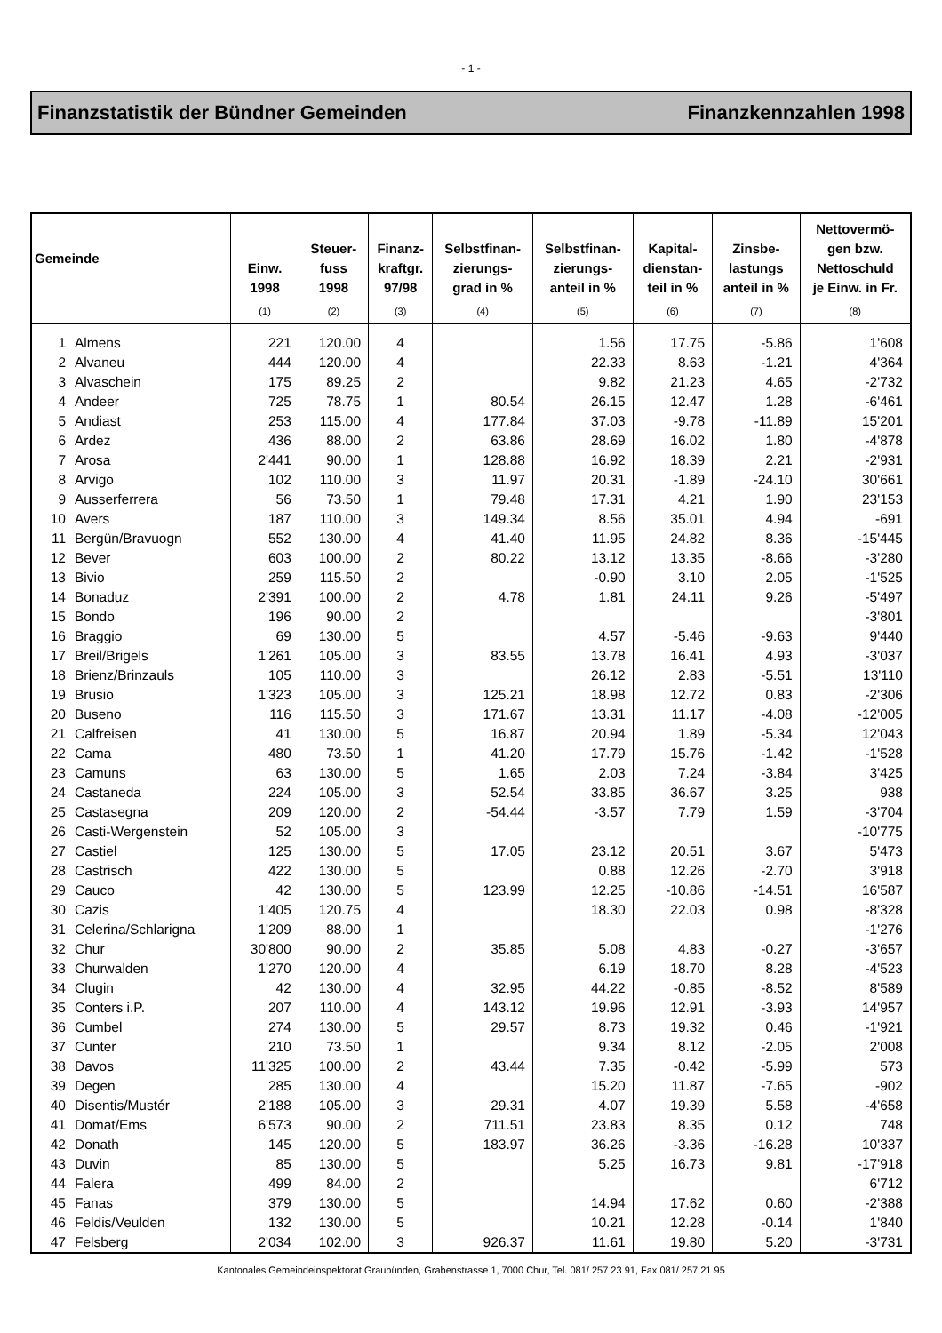- 1 -
Finanzstatistik der Bündner Gemeinden Finanzkennzahlen 1998
| Gemeinde | | Einw. 1998 | Steuer- fuss 1998 | Finanz- kraftgr. 97/98 | Selbstfinan- zierungs- grad in % | Selbstfinan- zierungs- anteil in % | Kapital- dienstan- teil in % | Zinsbe- lastungs anteil in % | Nettovermö- gen bzw. Nettoschuld je Einw. in Fr. |
| --- | --- | --- | --- | --- | --- | --- | --- | --- | --- |
| | | (1) | (2) | (3) | (4) | (5) | (6) | (7) | (8) |
| 1 | Almens | 221 | 120.00 | 4 | | 1.56 | 17.75 | -5.86 | 1'608 |
| 2 | Alvaneu | 444 | 120.00 | 4 | | 22.33 | 8.63 | -1.21 | 4'364 |
| 3 | Alvaschein | 175 | 89.25 | 2 | | 9.82 | 21.23 | 4.65 | -2'732 |
| 4 | Andeer | 725 | 78.75 | 1 | 80.54 | 26.15 | 12.47 | 1.28 | -6'461 |
| 5 | Andiast | 253 | 115.00 | 4 | 177.84 | 37.03 | -9.78 | -11.89 | 15'201 |
| 6 | Ardez | 436 | 88.00 | 2 | 63.86 | 28.69 | 16.02 | 1.80 | -4'878 |
| 7 | Arosa | 2'441 | 90.00 | 1 | 128.88 | 16.92 | 18.39 | 2.21 | -2'931 |
| 8 | Arvigo | 102 | 110.00 | 3 | 11.97 | 20.31 | -1.89 | -24.10 | 30'661 |
| 9 | Ausserferrera | 56 | 73.50 | 1 | 79.48 | 17.31 | 4.21 | 1.90 | 23'153 |
| 10 | Avers | 187 | 110.00 | 3 | 149.34 | 8.56 | 35.01 | 4.94 | -691 |
| 11 | Bergün/Bravuogn | 552 | 130.00 | 4 | 41.40 | 11.95 | 24.82 | 8.36 | -15'445 |
| 12 | Bever | 603 | 100.00 | 2 | 80.22 | 13.12 | 13.35 | -8.66 | -3'280 |
| 13 | Bivio | 259 | 115.50 | 2 | | -0.90 | 3.10 | 2.05 | -1'525 |
| 14 | Bonaduz | 2'391 | 100.00 | 2 | 4.78 | 1.81 | 24.11 | 9.26 | -5'497 |
| 15 | Bondo | 196 | 90.00 | 2 | | | | | -3'801 |
| 16 | Braggio | 69 | 130.00 | 5 | | 4.57 | -5.46 | -9.63 | 9'440 |
| 17 | Breil/Brigels | 1'261 | 105.00 | 3 | 83.55 | 13.78 | 16.41 | 4.93 | -3'037 |
| 18 | Brienz/Brinzauls | 105 | 110.00 | 3 | | 26.12 | 2.83 | -5.51 | 13'110 |
| 19 | Brusio | 1'323 | 105.00 | 3 | 125.21 | 18.98 | 12.72 | 0.83 | -2'306 |
| 20 | Buseno | 116 | 115.50 | 3 | 171.67 | 13.31 | 11.17 | -4.08 | -12'005 |
| 21 | Calfreisen | 41 | 130.00 | 5 | 16.87 | 20.94 | 1.89 | -5.34 | 12'043 |
| 22 | Cama | 480 | 73.50 | 1 | 41.20 | 17.79 | 15.76 | -1.42 | -1'528 |
| 23 | Camuns | 63 | 130.00 | 5 | 1.65 | 2.03 | 7.24 | -3.84 | 3'425 |
| 24 | Castaneda | 224 | 105.00 | 3 | 52.54 | 33.85 | 36.67 | 3.25 | 938 |
| 25 | Castasegna | 209 | 120.00 | 2 | -54.44 | -3.57 | 7.79 | 1.59 | -3'704 |
| 26 | Casti-Wergenstein | 52 | 105.00 | 3 | | | | | -10'775 |
| 27 | Castiel | 125 | 130.00 | 5 | 17.05 | 23.12 | 20.51 | 3.67 | 5'473 |
| 28 | Castrisch | 422 | 130.00 | 5 | | 0.88 | 12.26 | -2.70 | 3'918 |
| 29 | Cauco | 42 | 130.00 | 5 | 123.99 | 12.25 | -10.86 | -14.51 | 16'587 |
| 30 | Cazis | 1'405 | 120.75 | 4 | | 18.30 | 22.03 | 0.98 | -8'328 |
| 31 | Celerina/Schlarigna | 1'209 | 88.00 | 1 | | | | | -1'276 |
| 32 | Chur | 30'800 | 90.00 | 2 | 35.85 | 5.08 | 4.83 | -0.27 | -3'657 |
| 33 | Churwalden | 1'270 | 120.00 | 4 | | 6.19 | 18.70 | 8.28 | -4'523 |
| 34 | Clugin | 42 | 130.00 | 4 | 32.95 | 44.22 | -0.85 | -8.52 | 8'589 |
| 35 | Conters i.P. | 207 | 110.00 | 4 | 143.12 | 19.96 | 12.91 | -3.93 | 14'957 |
| 36 | Cumbel | 274 | 130.00 | 5 | 29.57 | 8.73 | 19.32 | 0.46 | -1'921 |
| 37 | Cunter | 210 | 73.50 | 1 | | 9.34 | 8.12 | -2.05 | 2'008 |
| 38 | Davos | 11'325 | 100.00 | 2 | 43.44 | 7.35 | -0.42 | -5.99 | 573 |
| 39 | Degen | 285 | 130.00 | 4 | | 15.20 | 11.87 | -7.65 | -902 |
| 40 | Disentis/Mustér | 2'188 | 105.00 | 3 | 29.31 | 4.07 | 19.39 | 5.58 | -4'658 |
| 41 | Domat/Ems | 6'573 | 90.00 | 2 | 711.51 | 23.83 | 8.35 | 0.12 | 748 |
| 42 | Donath | 145 | 120.00 | 5 | 183.97 | 36.26 | -3.36 | -16.28 | 10'337 |
| 43 | Duvin | 85 | 130.00 | 5 | | 5.25 | 16.73 | 9.81 | -17'918 |
| 44 | Falera | 499 | 84.00 | 2 | | | | | 6'712 |
| 45 | Fanas | 379 | 130.00 | 5 | | 14.94 | 17.62 | 0.60 | -2'388 |
| 46 | Feldis/Veulden | 132 | 130.00 | 5 | | 10.21 | 12.28 | -0.14 | 1'840 |
| 47 | Felsberg | 2'034 | 102.00 | 3 | 926.37 | 11.61 | 19.80 | 5.20 | -3'731 |
Kantonales Gemeindeinspektorat Graubünden, Grabenstrasse 1, 7000 Chur, Tel. 081/ 257 23 91, Fax 081/ 257 21 95